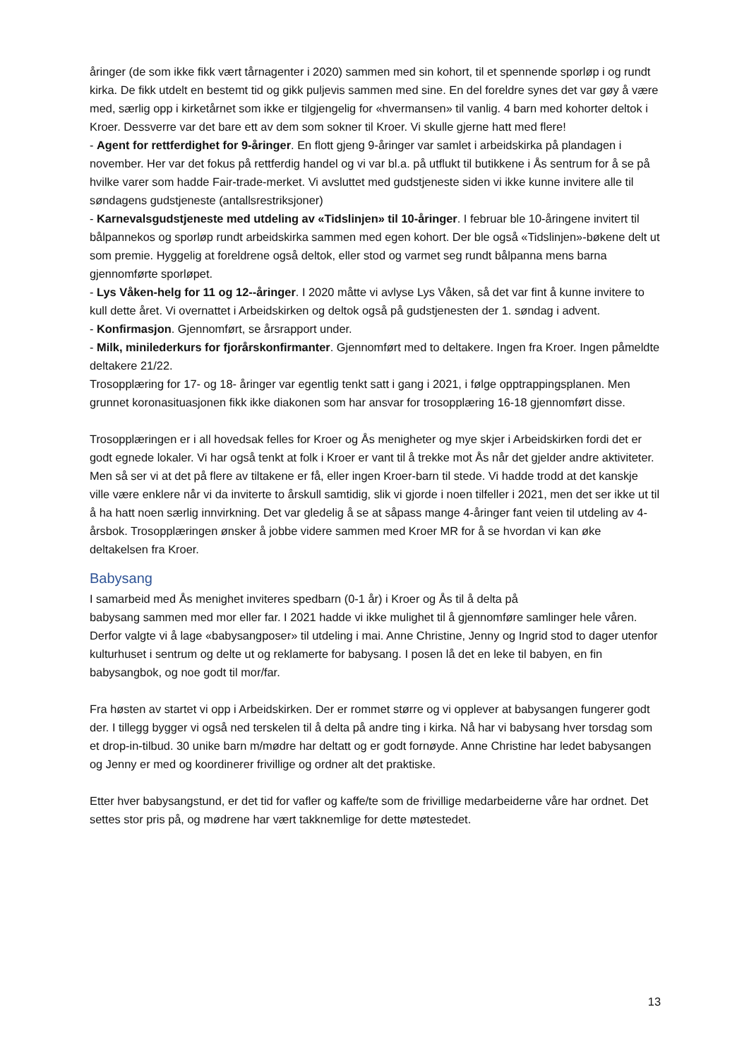åringer (de som ikke fikk vært tårnagenter i 2020) sammen med sin kohort, til et spennende sporløp i og rundt kirka. De fikk utdelt en bestemt tid og gikk puljevis sammen med sine. En del foreldre synes det var gøy å være med, særlig opp i kirketårnet som ikke er tilgjengelig for «hvermansen» til vanlig. 4 barn med kohorter deltok i Kroer. Dessverre var det bare ett av dem som sokner til Kroer. Vi skulle gjerne hatt med flere!
- Agent for rettferdighet for 9-åringer. En flott gjeng 9-åringer var samlet i arbeidskirka på plandagen i november. Her var det fokus på rettferdig handel og vi var bl.a. på utflukt til butikkene i Ås sentrum for å se på hvilke varer som hadde Fair-trade-merket. Vi avsluttet med gudstjeneste siden vi ikke kunne invitere alle til søndagens gudstjeneste (antallsrestriksjoner)
- Karnevalsgudstjeneste med utdeling av «Tidslinjen» til 10-åringer. I februar ble 10-åringene invitert til bålpannekos og sporløp rundt arbeidskirka sammen med egen kohort. Der ble også «Tidslinjen»-bøkene delt ut som premie. Hyggelig at foreldrene også deltok, eller stod og varmet seg rundt bålpanna mens barna gjennomførte sporløpet.
- Lys Våken-helg for 11 og 12--åringer. I 2020 måtte vi avlyse Lys Våken, så det var fint å kunne invitere to kull dette året. Vi overnattet i Arbeidskirken og deltok også på gudstjenesten der 1. søndag i advent.
- Konfirmasjon. Gjennomført, se årsrapport under.
- Milk, minilederkurs for fjorårskonfirmanter. Gjennomført med to deltakere. Ingen fra Kroer. Ingen påmeldte deltakere 21/22.
Trosopplæring for 17- og 18- åringer var egentlig tenkt satt i gang i 2021, i følge opptrappingsplanen. Men grunnet koronasituasjonen fikk ikke diakonen som har ansvar for trosopplæring 16-18 gjennomført disse.
Trosopplæringen er i all hovedsak felles for Kroer og Ås menigheter og mye skjer i Arbeidskirken fordi det er godt egnede lokaler. Vi har også tenkt at folk i Kroer er vant til å trekke mot Ås når det gjelder andre aktiviteter. Men så ser vi at det på flere av tiltakene er få, eller ingen Kroer-barn til stede. Vi hadde trodd at det kanskje ville være enklere når vi da inviterte to årskull samtidig, slik vi gjorde i noen tilfeller i 2021, men det ser ikke ut til å ha hatt noen særlig innvirkning. Det var gledelig å se at såpass mange 4-åringer fant veien til utdeling av 4-årsbok. Trosopplæringen ønsker å jobbe videre sammen med Kroer MR for å se hvordan vi kan øke deltakelsen fra Kroer.
Babysang
I samarbeid med Ås menighet inviteres spedbarn (0-1 år) i Kroer og Ås til å delta på
babysang sammen med mor eller far. I 2021 hadde vi ikke mulighet til å gjennomføre samlinger hele våren. Derfor valgte vi å lage «babysangposer» til utdeling i mai. Anne Christine, Jenny og Ingrid stod to dager utenfor kulturhuset i sentrum og delte ut og reklamerte for babysang. I posen lå det en leke til babyen, en fin babysangbok, og noe godt til mor/far.
Fra høsten av startet vi opp i Arbeidskirken. Der er rommet større og vi opplever at babysangen fungerer godt der. I tillegg bygger vi også ned terskelen til å delta på andre ting i kirka. Nå har vi babysang hver torsdag som et drop-in-tilbud. 30 unike barn m/mødre har deltatt og er godt fornøyde. Anne Christine har ledet babysangen og Jenny er med og koordinerer frivillige og ordner alt det praktiske.
Etter hver babysangstund, er det tid for vafler og kaffe/te som de frivillige medarbeiderne våre har ordnet. Det settes stor pris på, og mødrene har vært takknemlige for dette møtestedet.
13